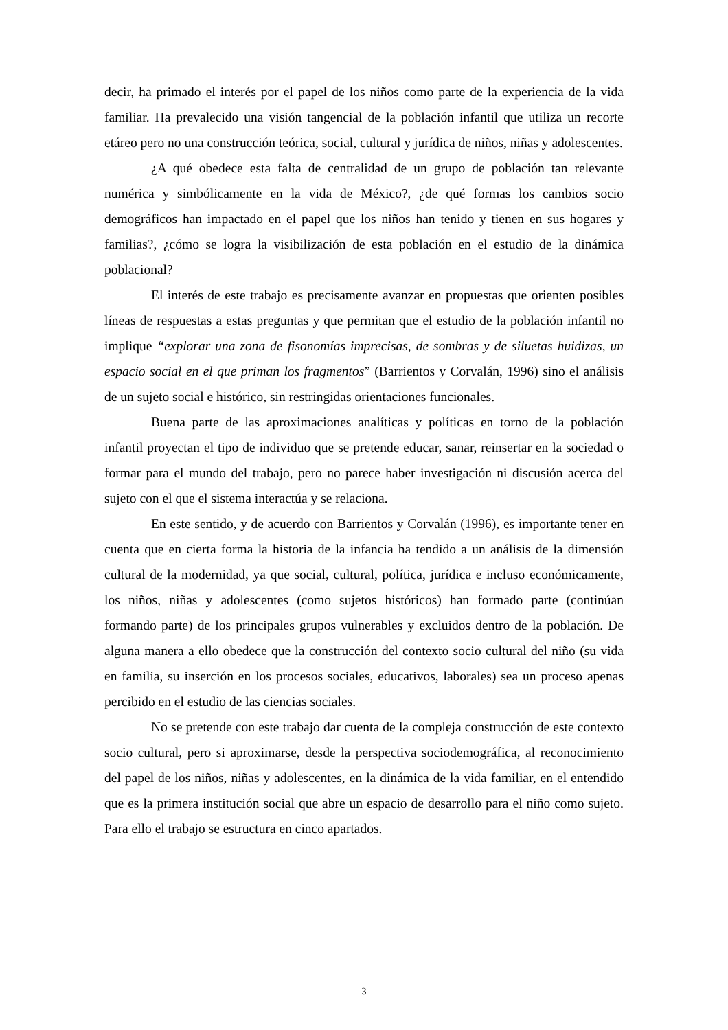decir, ha primado el interés por el papel de los niños como parte de la experiencia de la vida familiar. Ha prevalecido una visión tangencial de la población infantil que utiliza un recorte etáreo pero no una construcción teórica, social, cultural y jurídica de niños, niñas y adolescentes.
¿A qué obedece esta falta de centralidad de un grupo de población tan relevante numérica y simbólicamente en la vida de México?, ¿de qué formas los cambios socio demográficos han impactado en el papel que los niños han tenido y tienen en sus hogares y familias?, ¿cómo se logra la visibilización de esta población en el estudio de la dinámica poblacional?
El interés de este trabajo es precisamente avanzar en propuestas que orienten posibles líneas de respuestas a estas preguntas y que permitan que el estudio de la población infantil no implique “explorar una zona de fisonomías imprecisas, de sombras y de siluetas huidizas, un espacio social en el que priman los fragmentos” (Barrientos y Corvalán, 1996) sino el análisis de un sujeto social e histórico, sin restringidas orientaciones funcionales.
Buena parte de las aproximaciones analíticas y políticas en torno de la población infantil proyectan el tipo de individuo que se pretende educar, sanar, reinsertar en la sociedad o formar para el mundo del trabajo, pero no parece haber investigación ni discusión acerca del sujeto con el que el sistema interactúa y se relaciona.
En este sentido, y de acuerdo con Barrientos y Corvalán (1996), es importante tener en cuenta que en cierta forma la historia de la infancia ha tendido a un análisis de la dimensión cultural de la modernidad, ya que social, cultural, política, jurídica e incluso económicamente, los niños, niñas y adolescentes (como sujetos históricos) han formado parte (continúan formando parte) de los principales grupos vulnerables y excluidos dentro de la población. De alguna manera a ello obedece que la construcción del contexto socio cultural del niño (su vida en familia, su inserción en los procesos sociales, educativos, laborales) sea un proceso apenas percibido en el estudio de las ciencias sociales.
No se pretende con este trabajo dar cuenta de la compleja construcción de este contexto socio cultural, pero si aproximarse, desde la perspectiva sociodemográfica, al reconocimiento del papel de los niños, niñas y adolescentes, en la dinámica de la vida familiar, en el entendido que es la primera institución social que abre un espacio de desarrollo para el niño como sujeto. Para ello el trabajo se estructura en cinco apartados.
3